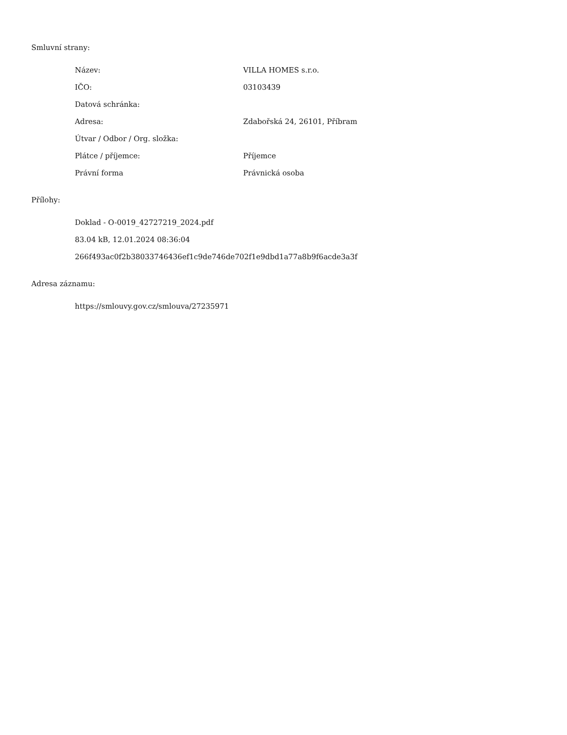Smluvní strany:
| Název: | VILLA HOMES s.r.o. |
| IČO: | 03103439 |
| Datová schránka: | |
| Adresa: | Zdabořská 24, 26101, Příbram |
| Útvar / Odbor / Org. složka: | |
| Plátce / příjemce: | Příjemce |
| Právní forma | Právnická osoba |
Přílohy:
Doklad - O-0019_42727219_2024.pdf
83.04 kB, 12.01.2024 08:36:04
266f493ac0f2b38033746436ef1c9de746de702f1e9dbd1a77a8b9f6acde3a3f
Adresa záznamu:
https://smlouvy.gov.cz/smlouva/27235971